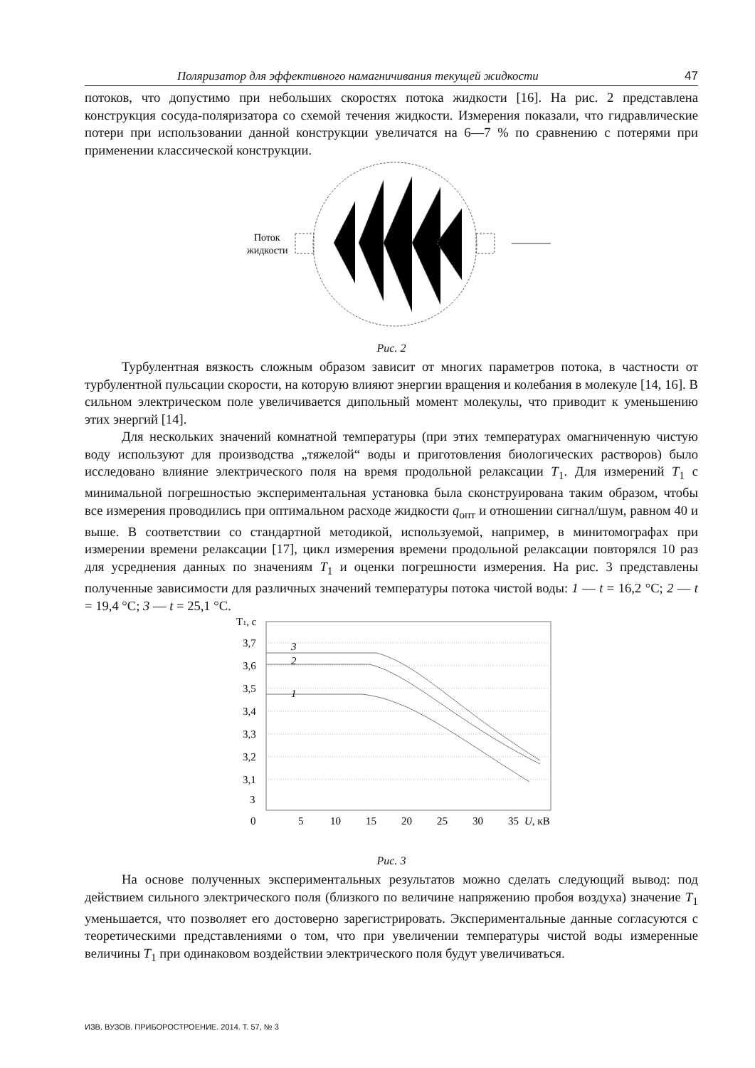Поляризатор для эффективного намагничивания текущей жидкости 47
потоков, что допустимо при небольших скоростях потока жидкости [16]. На рис. 2 представлена конструкция сосуда-поляризатора со схемой течения жидкости. Измерения показали, что гидравлические потери при использовании данной конструкции увеличатся на 6—7 % по сравнению с потерями при применении классической конструкции.
Поток
жидкости
Рис. 2
Турбулентная вязкость сложным образом зависит от многих параметров потока, в частности от турбулентной пульсации скорости, на которую влияют энергии вращения и колебания в молекуле [14, 16]. В сильном электрическом поле увеличивается дипольный момент молекулы, что приводит к уменьшению этих энергий [14].
Для нескольких значений комнатной температуры (при этих температурах омагниченную чистую воду используют для производства „тяжелой“ воды и приготовления биологических растворов) было исследовано влияние электрического поля на время продольной релаксации T<sub>1</sub>. Для измерений T<sub>1</sub> с минимальной погрешностью экспериментальная установка была сконструирована таким образом, чтобы все измерения проводились при оптимальном расходе жидкости q<sub>опт</sub> и отношении сигнал/шум, равном 40 и выше. В соответствии со стандартной методикой, используемой, например, в минитомографах при измерении времени релаксации [17], цикл измерения времени продольной релаксации повторялся 10 раз для усреднения данных по значениям T<sub>1</sub> и оценки погрешности измерения. На рис. 3 представлены полученные зависимости для различных значений температуры потока чистой воды: 1 — t = 16,2 °C; 2 — t = 19,4 °C; 3 — t = 25,1 °C.
T1, с
3,7
3,6
3,5
3,4
3,3
3,2
3,1
3
0
5
10
15
20
25
30
35
U, кВ
3
2
1
Рис. 3
На основе полученных экспериментальных результатов можно сделать следующий вывод: под действием сильного электрического поля (близкого по величине напряжению пробоя воздуха) значение T<sub>1</sub> уменьшается, что позволяет его достоверно зарегистрировать. Экспериментальные данные согласуются с теоретическими представлениями о том, что при увеличении температуры чистой воды измеренные величины T<sub>1</sub> при одинаковом воздействии электрического поля будут увеличиваться.
ИЗВ. ВУЗОВ. ПРИБОРОСТРОЕНИЕ. 2014. Т. 57, № 3